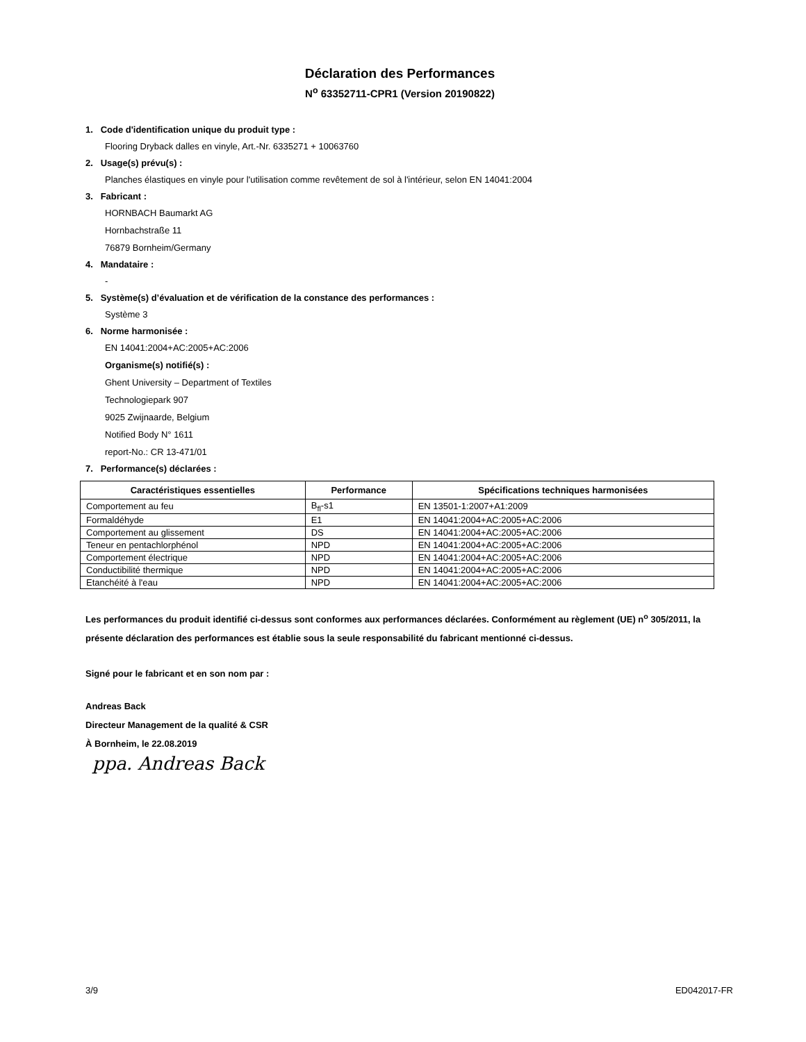Déclaration des Performances
N<sup>o</sup> 63352711-CPR1 (Version 20190822)
1. Code d'identification unique du produit type :
Flooring Dryback dalles en vinyle, Art.-Nr. 6335271 + 10063760
2. Usage(s) prévu(s) :
Planches élastiques en vinyle pour l'utilisation comme revêtement de sol à l'intérieur, selon EN 14041:2004
3. Fabricant :
HORNBACH Baumarkt AG
Hornbachstraße 11
76879 Bornheim/Germany
4. Mandataire :
-
5. Système(s) d’évaluation et de vérification de la constance des performances :
Système 3
6. Norme harmonisée :
EN 14041:2004+AC:2005+AC:2006
Organisme(s) notifié(s) :
Ghent University – Department of Textiles
Technologiepark 907
9025 Zwijnaarde, Belgium
Notified Body N° 1611
report-No.: CR 13-471/01
7. Performance(s) déclarées :
| Caractéristiques essentielles | Performance | Spécifications techniques harmonisées |
| --- | --- | --- |
| Comportement au feu | B<sub>fl</sub>-s1 | EN 13501-1:2007+A1:2009 |
| Formaldéhyde | E1 | EN 14041:2004+AC:2005+AC:2006 |
| Comportement au glissement | DS | EN 14041:2004+AC:2005+AC:2006 |
| Teneur en pentachlorphénol | NPD | EN 14041:2004+AC:2005+AC:2006 |
| Comportement électrique | NPD | EN 14041:2004+AC:2005+AC:2006 |
| Conductibilité thermique | NPD | EN 14041:2004+AC:2005+AC:2006 |
| Etanchéité à l'eau | NPD | EN 14041:2004+AC:2005+AC:2006 |
Les performances du produit identifié ci-dessus sont conformes aux performances déclarées. Conformément au règlement (UE) n<sup>o</sup> 305/2011, la présente déclaration des performances est établie sous la seule responsabilité du fabricant mentionné ci-dessus.
Signé pour le fabricant et en son nom par :
Andreas Back
Directeur Management de la qualité & CSR
À Bornheim, le 22.08.2019
ppa. Andreas Back
3/9 ED042017-FR